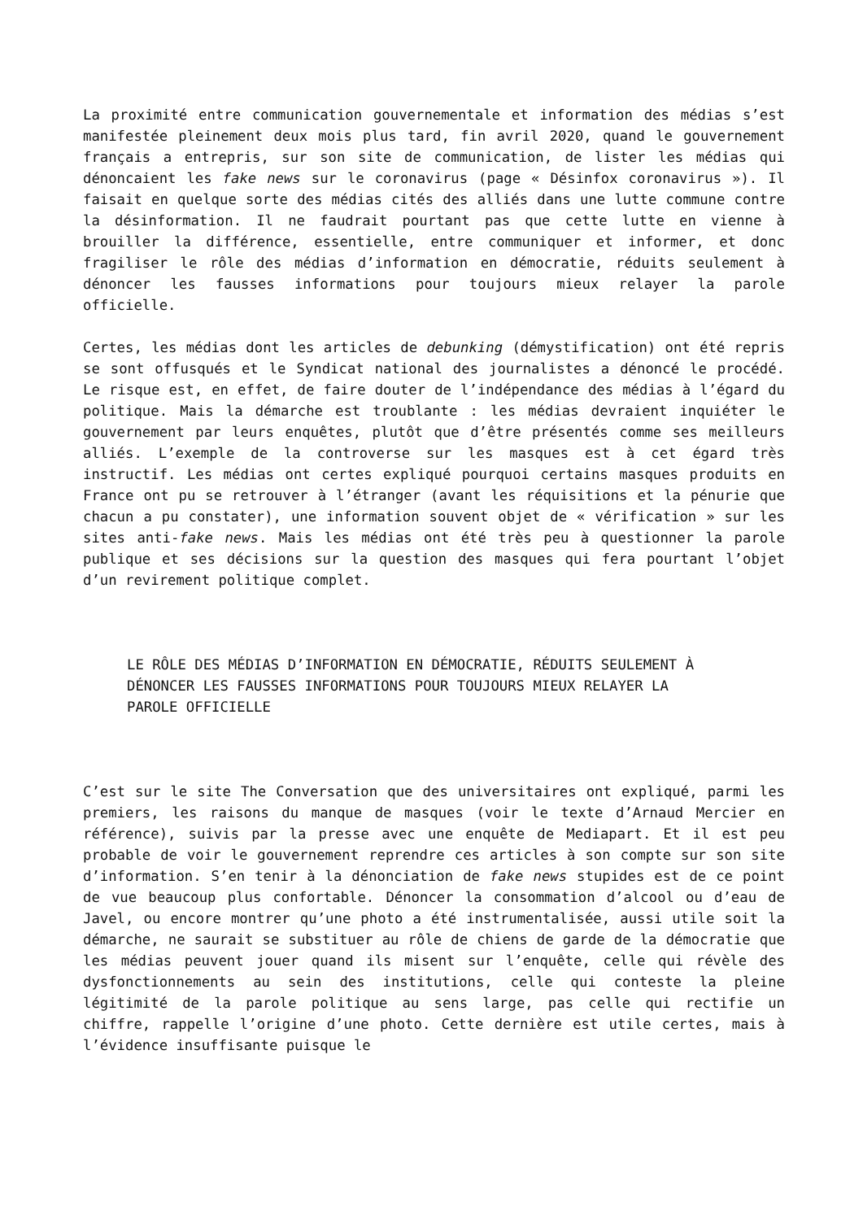La proximité entre communication gouvernementale et information des médias s’est manifestée pleinement deux mois plus tard, fin avril 2020, quand le gouvernement français a entrepris, sur son site de communication, de lister les médias qui dénoncaient les fake news sur le coronavirus (page « Désinfox coronavirus »). Il faisait en quelque sorte des médias cités des alliés dans une lutte commune contre la désinformation. Il ne faudrait pourtant pas que cette lutte en vienne à brouiller la différence, essentielle, entre communiquer et informer, et donc fragiliser le rôle des médias d’information en démocratie, réduits seulement à dénoncer les fausses informations pour toujours mieux relayer la parole officielle.
Certes, les médias dont les articles de debunking (démystification) ont été repris se sont offusqués et le Syndicat national des journalistes a dénoncé le procédé. Le risque est, en effet, de faire douter de l’indépendance des médias à l’égard du politique. Mais la démarche est troublante : les médias devraient inquiéter le gouvernement par leurs enquêtes, plutôt que d’être présentés comme ses meilleurs alliés. L’exemple de la controverse sur les masques est à cet égard très instructif. Les médias ont certes expliqué pourquoi certains masques produits en France ont pu se retrouver à l’étranger (avant les réquisitions et la pénurie que chacun a pu constater), une information souvent objet de « vérification » sur les sites anti-fake news. Mais les médias ont été très peu à questionner la parole publique et ses décisions sur la question des masques qui fera pourtant l’objet d’un revirement politique complet.
LE RÔLE DES MÉDIAS D’INFORMATION EN DÉMOCRATIE, RÉDUITS SEULEMENT À DÉNONCER LES FAUSSES INFORMATIONS POUR TOUJOURS MIEUX RELAYER LA PAROLE OFFICIELLE
C’est sur le site The Conversation que des universitaires ont expliqué, parmi les premiers, les raisons du manque de masques (voir le texte d’Arnaud Mercier en référence), suivis par la presse avec une enquête de Mediapart. Et il est peu probable de voir le gouvernement reprendre ces articles à son compte sur son site d’information. S’en tenir à la dénonciation de fake news stupides est de ce point de vue beaucoup plus confortable. Dénoncer la consommation d’alcool ou d’eau de Javel, ou encore montrer qu’une photo a été instrumentalisée, aussi utile soit la démarche, ne saurait se substituer au rôle de chiens de garde de la démocratie que les médias peuvent jouer quand ils misent sur l’enquête, celle qui révèle des dysfonctionnements au sein des institutions, celle qui conteste la pleine légitimité de la parole politique au sens large, pas celle qui rectifie un chiffre, rappelle l’origine d’une photo. Cette dernière est utile certes, mais à l’évidence insuffisante puisque le